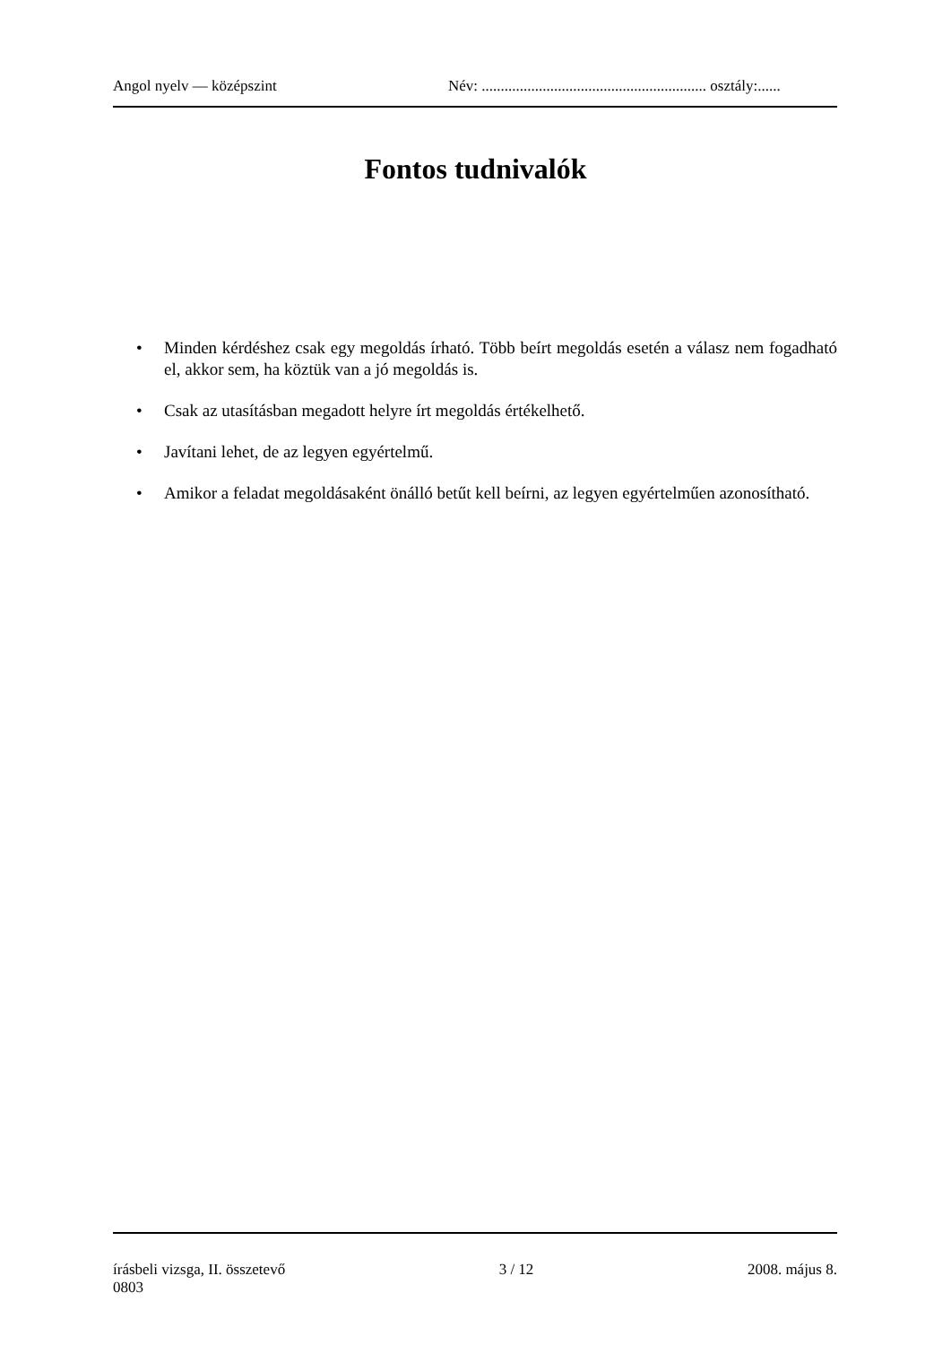Angol nyelv — középszint Név: ........................................................... osztály:......
Fontos tudnivalók
• Minden kérdéshez csak egy megoldás írható. Több beírt megoldás esetén a válasz nem fogadható el, akkor sem, ha köztük van a jó megoldás is.
• Csak az utasításban megadott helyre írt megoldás értékelhető.
• Javítani lehet, de az legyen egyértelmű.
• Amikor a feladat megoldásaként önálló betűt kell beírni, az legyen egyértelműen azonosítható.
írásbeli vizsga, II. összetevő 3 / 12 2008. május 8.
0803